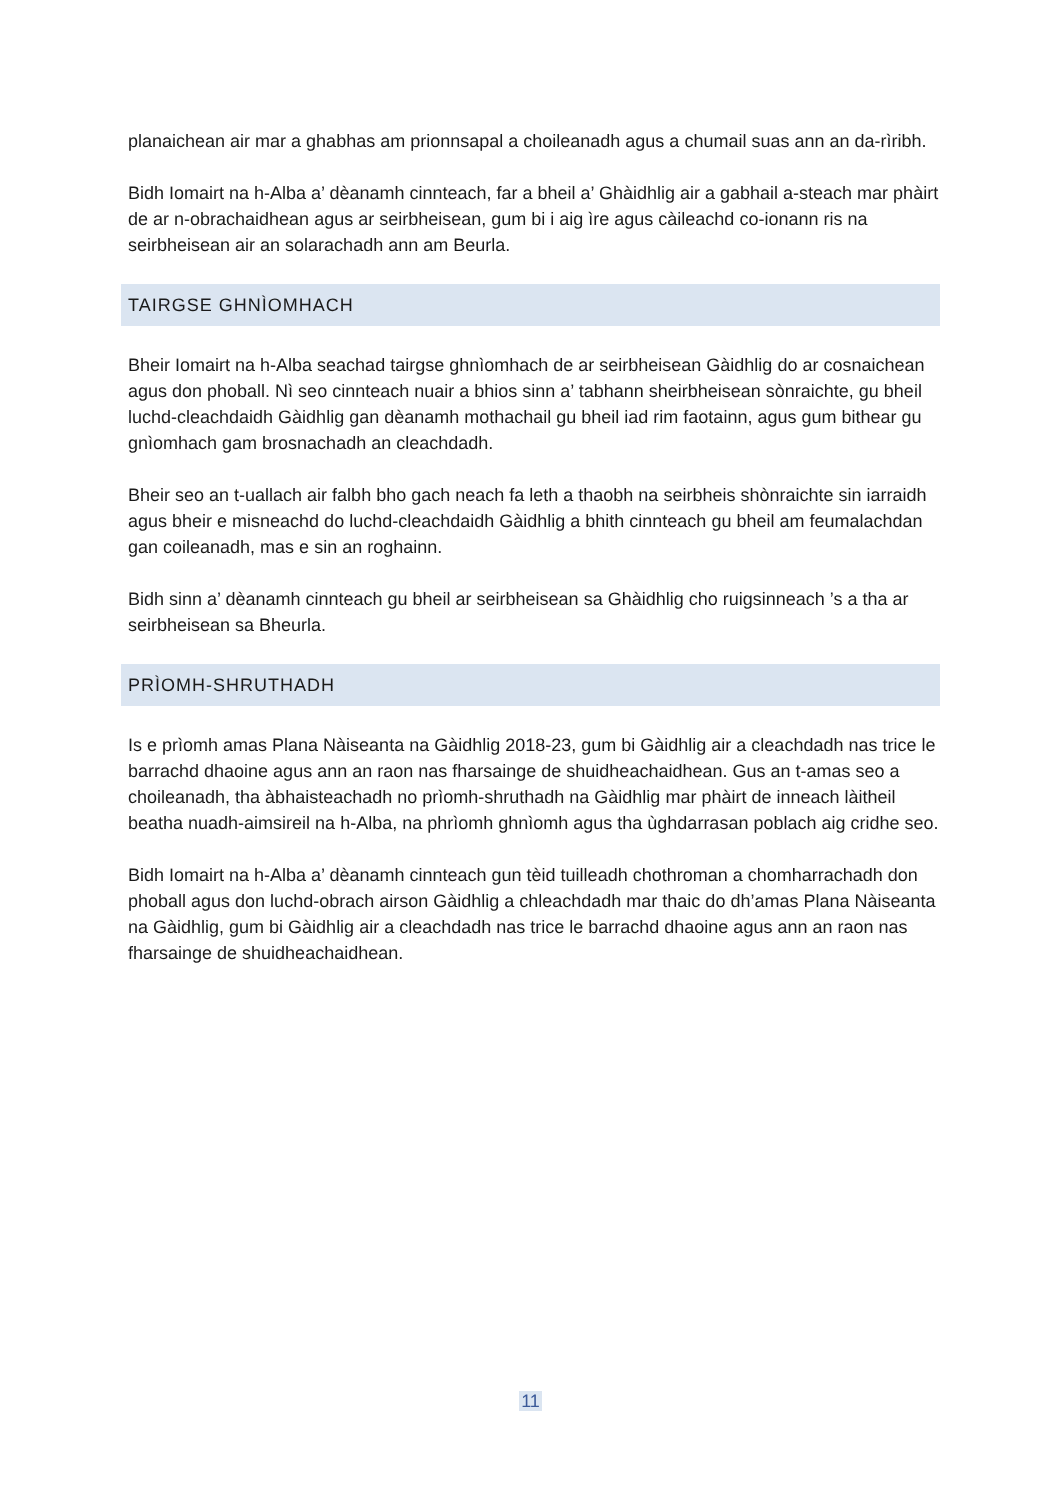planaichean air mar a ghabhas am prionnsapal a choileanadh agus a chumail suas ann an da-rìribh.
Bidh Iomairt na h-Alba a’ dèanamh cinnteach, far a bheil a’ Ghàidhlig air a gabhail a-steach mar phàirt de ar n-obrachaidhean agus ar seirbheisean, gum bi i aig ìre agus càileachd co-ionann ris na seirbheisean air an solarachadh ann am Beurla.
TAIRGSE GHNÌOMHACH
Bheir Iomairt na h-Alba seachad tairgse ghnìomhach de ar seirbheisean Gàidhlig do ar cosnaichean agus don phoball. Nì seo cinnteach nuair a bhios sinn a’ tabhann sheirbheisean sònraichte, gu bheil luchd-cleachdaidh Gàidhlig gan dèanamh mothachail gu bheil iad rim faotainn, agus gum bithear gu gnìomhach gam brosnachadh an cleachdadh.
Bheir seo an t-uallach air falbh bho gach neach fa leth a thaobh na seirbheis shònraichte sin iarraidh agus bheir e misneachd do luchd-cleachdaidh Gàidhlig a bhith cinnteach gu bheil am feumalachdan gan coileanadh, mas e sin an roghainn.
Bidh sinn a’ dèanamh cinnteach gu bheil ar seirbheisean sa Ghàidhlig cho ruigsinneach ’s a tha ar seirbheisean sa Bheurla.
PRÌOMH-SHRUTHADH
Is e prìomh amas Plana Nàiseanta na Gàidhlig 2018-23, gum bi Gàidhlig air a cleachdadh nas trice le barrachd dhaoine agus ann an raon nas fharsainge de shuidheachaidhean. Gus an t-amas seo a choileanadh, tha àbhaisteachadh no prìomh-shruthadh na Gàidhlig mar phàirt de inneach làitheil beatha nuadh-aimsireil na h-Alba, na phrìomh ghnìomh agus tha ùghdarrasan poblach aig cridhe seo.
Bidh Iomairt na h-Alba a’ dèanamh cinnteach gun tèid tuilleadh chothroman a chomharrachadh don phoball agus don luchd-obrach airson Gàidhlig a chleachdadh mar thaic do dh’amas Plana Nàiseanta na Gàidhlig, gum bi Gàidhlig air a cleachdadh nas trice le barrachd dhaoine agus ann an raon nas fharsainge de shuidheachaidhean.
11